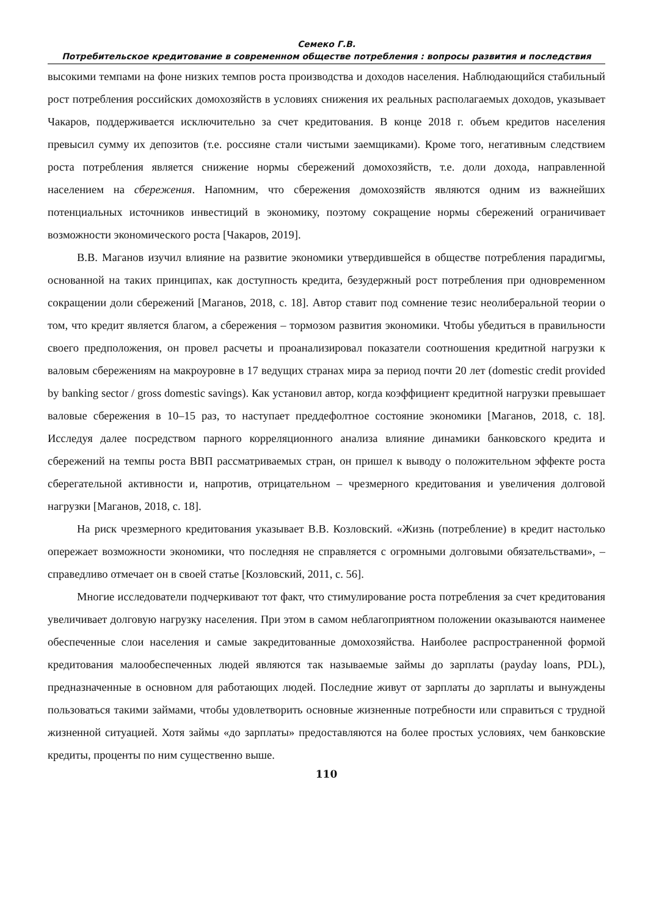Семеко Г.В.
Потребительское кредитование в современном обществе потребления : вопросы развития и последствия
высокими темпами на фоне низких темпов роста производства и доходов населения. Наблюдающийся стабильный рост потребления российских домохозяйств в условиях снижения их реальных располагаемых доходов, указывает Чакаров, поддерживается исключительно за счет кредитования. В конце 2018 г. объем кредитов населения превысил сумму их депозитов (т.е. россияне стали чистыми заемщиками). Кроме того, негативным следствием роста потребления является снижение нормы сбережений домохозяйств, т.е. доли дохода, направленной населением на сбережения. Напомним, что сбережения домохозяйств являются одним из важнейших потенциальных источников инвестиций в экономику, поэтому сокращение нормы сбережений ограничивает возможности экономического роста [Чакаров, 2019].
В.В. Маганов изучил влияние на развитие экономики утвердившейся в обществе потребления парадигмы, основанной на таких принципах, как доступность кредита, безудержный рост потребления при одновременном сокращении доли сбережений [Маганов, 2018, с. 18]. Автор ставит под сомнение тезис неолиберальной теории о том, что кредит является благом, а сбережения – тормозом развития экономики. Чтобы убедиться в правильности своего предположения, он провел расчеты и проанализировал показатели соотношения кредитной нагрузки к валовым сбережениям на макроуровне в 17 ведущих странах мира за период почти 20 лет (domestic credit provided by banking sector / gross domestic savings). Как установил автор, когда коэффициент кредитной нагрузки превышает валовые сбережения в 10–15 раз, то наступает преддефолтное состояние экономики [Маганов, 2018, с. 18]. Исследуя далее посредством парного корреляционного анализа влияние динамики банковского кредита и сбережений на темпы роста ВВП рассматриваемых стран, он пришел к выводу о положительном эффекте роста сберегательной активности и, напротив, отрицательном – чрезмерного кредитования и увеличения долговой нагрузки [Маганов, 2018, с. 18].
На риск чрезмерного кредитования указывает В.В. Козловский. «Жизнь (потребление) в кредит настолько опережает возможности экономики, что последняя не справляется с огромными долговыми обязательствами», – справедливо отмечает он в своей статье [Козловский, 2011, с. 56].
Многие исследователи подчеркивают тот факт, что стимулирование роста потребления за счет кредитования увеличивает долговую нагрузку населения. При этом в самом неблагоприятном положении оказываются наименее обеспеченные слои населения и самые закредитованные домохозяйства. Наиболее распространенной формой кредитования малообеспеченных людей являются так называемые займы до зарплаты (payday loans, PDL), предназначенные в основном для работающих людей. Последние живут от зарплаты до зарплаты и вынуждены пользоваться такими займами, чтобы удовлетворить основные жизненные потребности или справиться с трудной жизненной ситуацией. Хотя займы «до зарплаты» предоставляются на более простых условиях, чем банковские кредиты, проценты по ним существенно выше.
110